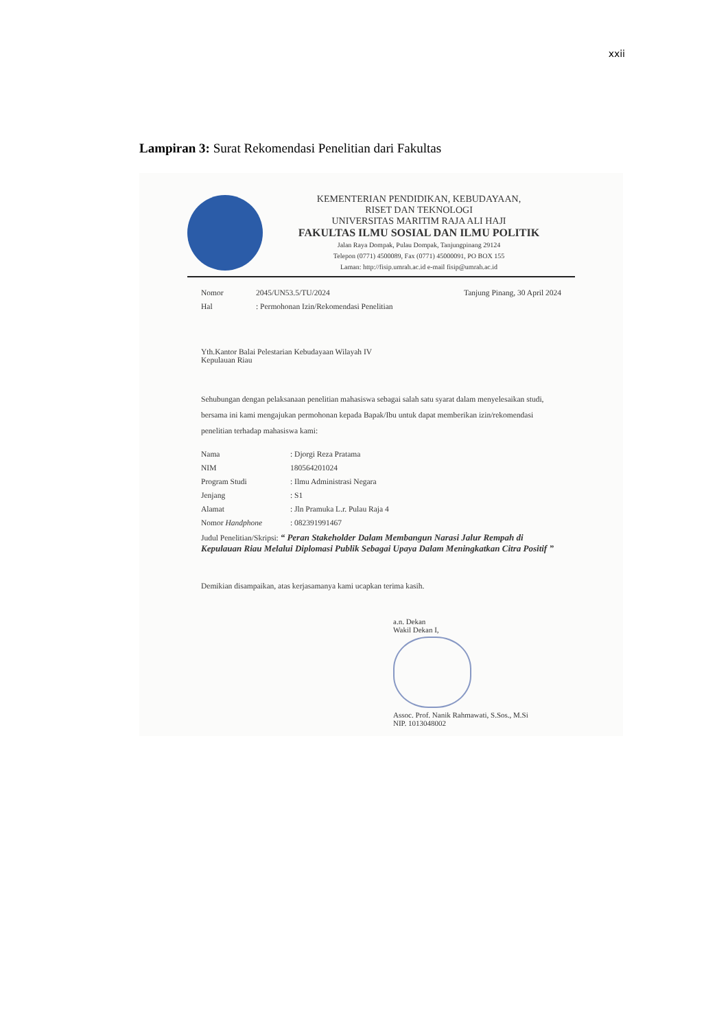xxii
Lampiran 3: Surat Rekomendasi Penelitian dari Fakultas
KEMENTERIAN PENDIDIKAN, KEBUDAYAAN,
RISET DAN TEKNOLOGI
UNIVERSITAS MARITIM RAJA ALI HAJI
FAKULTAS ILMU SOSIAL DAN ILMU POLITIK
Jalan Raya Dompak, Pulau Dompak, Tanjungpinang 29124
Telepon (0771) 4500089, Fax (0771) 45000091, PO BOX 155
Laman: http://fisip.umrah.ac.id e-mail fisip@umrah.ac.id
| Nomor | 2045/UN53.5/TU/2024 | Tanjung Pinang, 30 April 2024 |
| Hal | : Permohonan Izin/Rekomendasi Penelitian | |
Yth.Kantor Balai Pelestarian Kebudayaan Wilayah IV
Kepulauan Riau
Sehubungan dengan pelaksanaan penelitian mahasiswa sebagai salah satu syarat dalam menyelesaikan studi, bersama ini kami mengajukan permohonan kepada Bapak/Ibu untuk dapat memberikan izin/rekomendasi penelitian terhadap mahasiswa kami:
| Nama | : Djorgi Reza Pratama |
| NIM | 180564201024 |
| Program Studi | : Ilmu Administrasi Negara |
| Jenjang | : S1 |
| Alamat | : Jln Pramuka L.r. Pulau Raja 4 |
| Nomor Handphone | : 082391991467 |
Judul Penelitian/Skripsi: “ Peran Stakeholder Dalam Membangun Narasi Jalur Rempah di Kepulauan Riau Melalui Diplomasi Publik Sebagai Upaya Dalam Meningkatkan Citra Positif ”
Demikian disampaikan, atas kerjasamanya kami ucapkan terima kasih.
a.n. Dekan
Wakil Dekan I,
Assoc. Prof. Nanik Rahmawati, S.Sos., M.Si
NIP. 1013048002